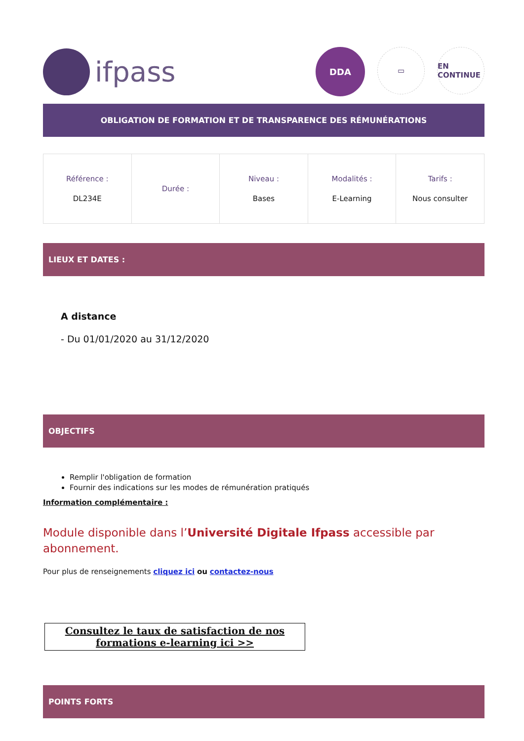ifpass
DDA
▭ EN CONTINUE
OBLIGATION DE FORMATION ET DE TRANSPARENCE DES RÉMUNÉRATIONS
| Référence : DL234E | Durée : | Niveau : Bases | Modalités : E-Learning | Tarifs : Nous consulter |
LIEUX ET DATES :
A distance
- Du 01/01/2020 au 31/12/2020
OBJECTIFS
Remplir l'obligation de formation
Fournir des indications sur les modes de rémunération pratiqués
Information complémentaire :
Module disponible dans l’Université Digitale Ifpass accessible par abonnement.
Pour plus de renseignements cliquez ici ou contactez-nous
Consultez le taux de satisfaction de nos formations e-learning ici >>
POINTS FORTS